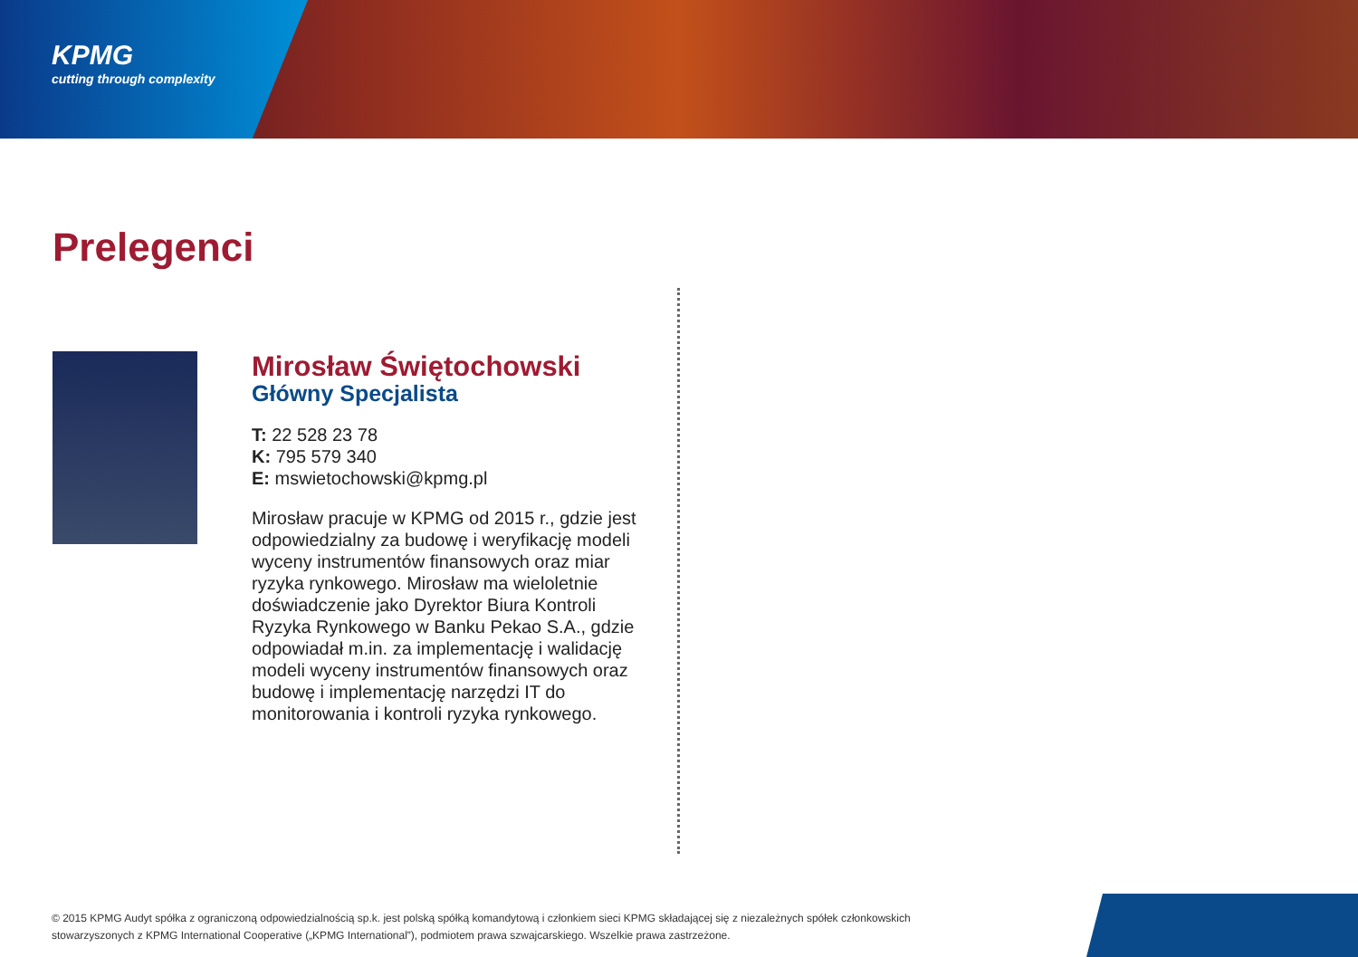KPMG
cutting through complexity
Prelegenci
Mirosław Świętochowski
Główny Specjalista
T: 22 528 23 78
K: 795 579 340
E: mswietochowski@kpmg.pl
Mirosław pracuje w KPMG od 2015 r., gdzie jest odpowiedzialny za budowę i weryfikację modeli wyceny instrumentów finansowych oraz miar ryzyka rynkowego. Mirosław ma wieloletnie doświadczenie jako Dyrektor Biura Kontroli Ryzyka Rynkowego w Banku Pekao S.A., gdzie odpowiadał m.in. za implementację i walidację modeli wyceny instrumentów finansowych oraz budowę i implementację narzędzi IT do monitorowania i kontroli ryzyka rynkowego.
© 2015 KPMG Audyt spółka z ograniczoną odpowiedzialnością sp.k. jest polską spółką komandytową i członkiem sieci KPMG składającej się z niezależnych spółek członkowskich stowarzyszonych z KPMG International Cooperative („KPMG International”), podmiotem prawa szwajcarskiego. Wszelkie prawa zastrzeżone.